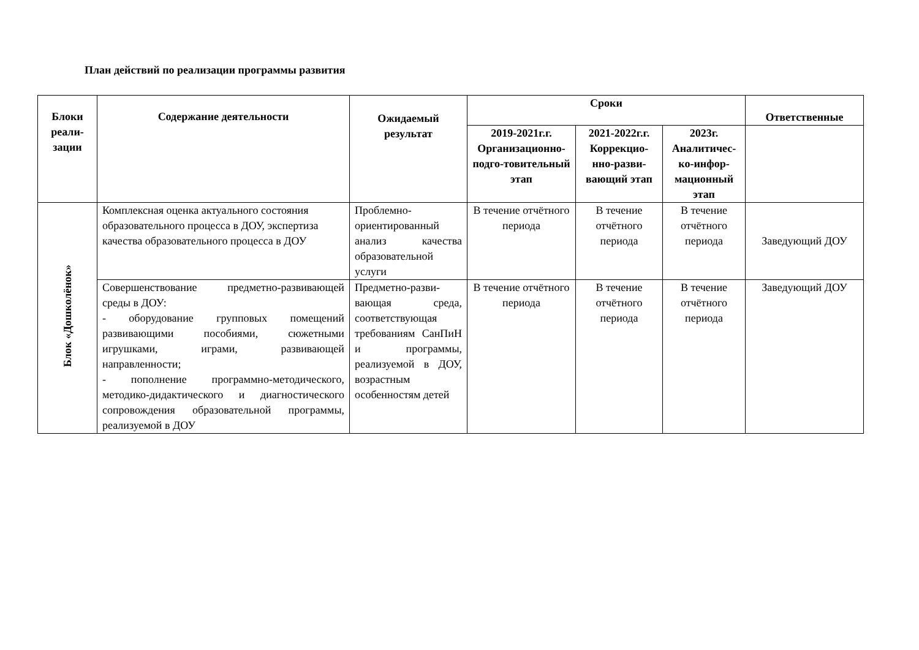План действий по реализации программы развития
| Блоки реали-зации | Содержание деятельности | Ожидаемый результат | Сроки | | | Ответственные |
| --- | --- | --- | --- | --- | --- | --- |
| | | | 2019-2021г.г. Организационно-подго-товительный этап | 2021-2022г.г. Коррекцио-нно-разви-вающий этап | 2023г. Аналитичес-ко-инфор-мационный этап | |
| Блок «Дошколёнок» | Комплексная оценка актуального состояния образовательного процесса в ДОУ, экспертиза качества образовательного процесса в ДОУ | Проблемно-ориентированный анализ качества образовательной услуги | В течение отчётного периода | В течение отчётного периода | В течение отчётного периода | Заведующий ДОУ |
| | Совершенствование предметно-развивающей среды в ДОУ: - оборудование групповых помещений развивающими пособиями, сюжетными игрушками, играми, развивающей направленности; - пополнение программно-методического, методико-дидактического и диагностического сопровождения образовательной программы, реализуемой в ДОУ | Предметно-разви-вающая среда, соответствующая требованиям СанПиН и программы, реализуемой в ДОУ, возрастным особенностям детей | В течение отчётного периода | В течение отчётного периода | В течение отчётного периода | Заведующий ДОУ |